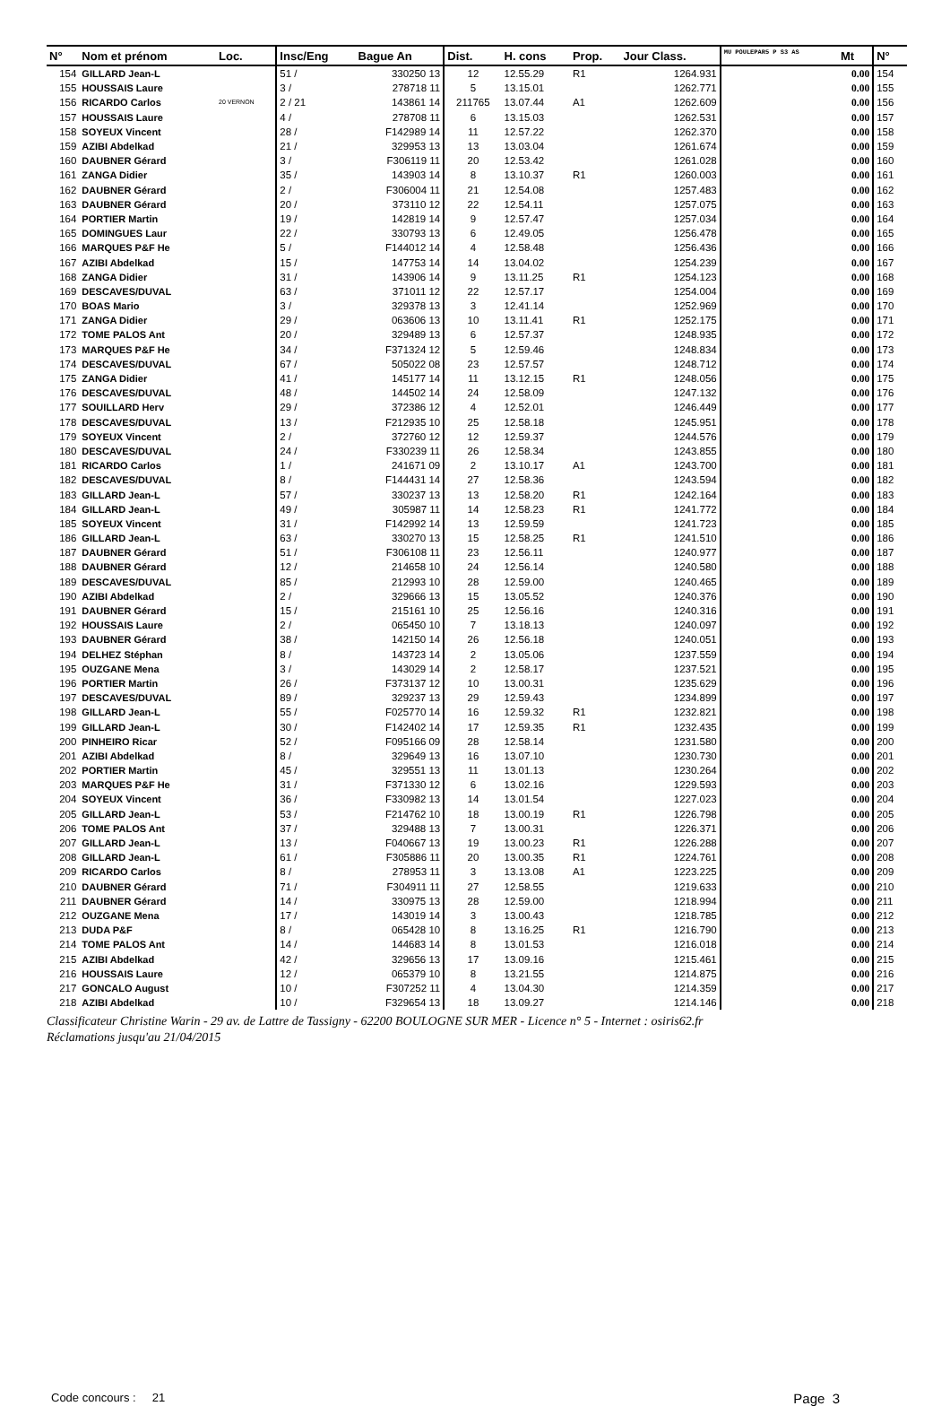| N° | Nom et prénom | Loc. | Insc/Eng | Bague An | Dist. | H. cons | Prop. | Jour Class. | MU POULEPAR5 P S3 AS | Mt | N° |
| --- | --- | --- | --- | --- | --- | --- | --- | --- | --- | --- | --- |
| 154 | GILLARD Jean-L | | 51 / | 330250 13 | 12 | 12.55.29 | R1 | 1264.931 | | 0.00 | 154 |
| 155 | HOUSSAIS Laure | | 3 / | 278718 11 | 5 | 13.15.01 | | 1262.771 | | 0.00 | 155 |
| 156 | RICARDO Carlos | 20 VERNON | 2 / 21 | 143861 14 | 211765 | 13.07.44 | A1 | 1262.609 | | 0.00 | 156 |
| 157 | HOUSSAIS Laure | | 4 / | 278708 11 | 6 | 13.15.03 | | 1262.531 | | 0.00 | 157 |
| 158 | SOYEUX Vincent | | 28 / | F142989 14 | 11 | 12.57.22 | | 1262.370 | | 0.00 | 158 |
| 159 | AZIBI Abdelkad | | 21 / | 329953 13 | 13 | 13.03.04 | | 1261.674 | | 0.00 | 159 |
| 160 | DAUBNER Gérard | | 3 / | F306119 11 | 20 | 12.53.42 | | 1261.028 | | 0.00 | 160 |
| 161 | ZANGA Didier | | 35 / | 143903 14 | 8 | 13.10.37 | R1 | 1260.003 | | 0.00 | 161 |
| 162 | DAUBNER Gérard | | 2 / | F306004 11 | 21 | 12.54.08 | | 1257.483 | | 0.00 | 162 |
| 163 | DAUBNER Gérard | | 20 / | 373110 12 | 22 | 12.54.11 | | 1257.075 | | 0.00 | 163 |
| 164 | PORTIER Martin | | 19 / | 142819 14 | 9 | 12.57.47 | | 1257.034 | | 0.00 | 164 |
| 165 | DOMINGUES Laur | | 22 / | 330793 13 | 6 | 12.49.05 | | 1256.478 | | 0.00 | 165 |
| 166 | MARQUES P&F He | | 5 / | F144012 14 | 4 | 12.58.48 | | 1256.436 | | 0.00 | 166 |
| 167 | AZIBI Abdelkad | | 15 / | 147753 14 | 14 | 13.04.02 | | 1254.239 | | 0.00 | 167 |
| 168 | ZANGA Didier | | 31 / | 143906 14 | 9 | 13.11.25 | R1 | 1254.123 | | 0.00 | 168 |
| 169 | DESCAVES/DUVAL | | 63 / | 371011 12 | 22 | 12.57.17 | | 1254.004 | | 0.00 | 169 |
| 170 | BOAS Mario | | 3 / | 329378 13 | 3 | 12.41.14 | | 1252.969 | | 0.00 | 170 |
| 171 | ZANGA Didier | | 29 / | 063606 13 | 10 | 13.11.41 | R1 | 1252.175 | | 0.00 | 171 |
| 172 | TOME PALOS Ant | | 20 / | 329489 13 | 6 | 12.57.37 | | 1248.935 | | 0.00 | 172 |
| 173 | MARQUES P&F He | | 34 / | F371324 12 | 5 | 12.59.46 | | 1248.834 | | 0.00 | 173 |
| 174 | DESCAVES/DUVAL | | 67 / | 505022 08 | 23 | 12.57.57 | | 1248.712 | | 0.00 | 174 |
| 175 | ZANGA Didier | | 41 / | 145177 14 | 11 | 13.12.15 | R1 | 1248.056 | | 0.00 | 175 |
| 176 | DESCAVES/DUVAL | | 48 / | 144502 14 | 24 | 12.58.09 | | 1247.132 | | 0.00 | 176 |
| 177 | SOUILLARD Herv | | 29 / | 372386 12 | 4 | 12.52.01 | | 1246.449 | | 0.00 | 177 |
| 178 | DESCAVES/DUVAL | | 13 / | F212935 10 | 25 | 12.58.18 | | 1245.951 | | 0.00 | 178 |
| 179 | SOYEUX Vincent | | 2 / | 372760 12 | 12 | 12.59.37 | | 1244.576 | | 0.00 | 179 |
| 180 | DESCAVES/DUVAL | | 24 / | F330239 11 | 26 | 12.58.34 | | 1243.855 | | 0.00 | 180 |
| 181 | RICARDO Carlos | | 1 / | 241671 09 | 2 | 13.10.17 | A1 | 1243.700 | | 0.00 | 181 |
| 182 | DESCAVES/DUVAL | | 8 / | F144431 14 | 27 | 12.58.36 | | 1243.594 | | 0.00 | 182 |
| 183 | GILLARD Jean-L | | 57 / | 330237 13 | 13 | 12.58.20 | R1 | 1242.164 | | 0.00 | 183 |
| 184 | GILLARD Jean-L | | 49 / | 305987 11 | 14 | 12.58.23 | R1 | 1241.772 | | 0.00 | 184 |
| 185 | SOYEUX Vincent | | 31 / | F142992 14 | 13 | 12.59.59 | | 1241.723 | | 0.00 | 185 |
| 186 | GILLARD Jean-L | | 63 / | 330270 13 | 15 | 12.58.25 | R1 | 1241.510 | | 0.00 | 186 |
| 187 | DAUBNER Gérard | | 51 / | F306108 11 | 23 | 12.56.11 | | 1240.977 | | 0.00 | 187 |
| 188 | DAUBNER Gérard | | 12 / | 214658 10 | 24 | 12.56.14 | | 1240.580 | | 0.00 | 188 |
| 189 | DESCAVES/DUVAL | | 85 / | 212993 10 | 28 | 12.59.00 | | 1240.465 | | 0.00 | 189 |
| 190 | AZIBI Abdelkad | | 2 / | 329666 13 | 15 | 13.05.52 | | 1240.376 | | 0.00 | 190 |
| 191 | DAUBNER Gérard | | 15 / | 215161 10 | 25 | 12.56.16 | | 1240.316 | | 0.00 | 191 |
| 192 | HOUSSAIS Laure | | 2 / | 065450 10 | 7 | 13.18.13 | | 1240.097 | | 0.00 | 192 |
| 193 | DAUBNER Gérard | | 38 / | 142150 14 | 26 | 12.56.18 | | 1240.051 | | 0.00 | 193 |
| 194 | DELHEZ Stéphan | | 8 / | 143723 14 | 2 | 13.05.06 | | 1237.559 | | 0.00 | 194 |
| 195 | OUZGANE Mena | | 3 / | 143029 14 | 2 | 12.58.17 | | 1237.521 | | 0.00 | 195 |
| 196 | PORTIER Martin | | 26 / | F373137 12 | 10 | 13.00.31 | | 1235.629 | | 0.00 | 196 |
| 197 | DESCAVES/DUVAL | | 89 / | 329237 13 | 29 | 12.59.43 | | 1234.899 | | 0.00 | 197 |
| 198 | GILLARD Jean-L | | 55 / | F025770 14 | 16 | 12.59.32 | R1 | 1232.821 | | 0.00 | 198 |
| 199 | GILLARD Jean-L | | 30 / | F142402 14 | 17 | 12.59.35 | R1 | 1232.435 | | 0.00 | 199 |
| 200 | PINHEIRO Ricar | | 52 / | F095166 09 | 28 | 12.58.14 | | 1231.580 | | 0.00 | 200 |
| 201 | AZIBI Abdelkad | | 8 / | 329649 13 | 16 | 13.07.10 | | 1230.730 | | 0.00 | 201 |
| 202 | PORTIER Martin | | 45 / | 329551 13 | 11 | 13.01.13 | | 1230.264 | | 0.00 | 202 |
| 203 | MARQUES P&F He | | 31 / | F371330 12 | 6 | 13.02.16 | | 1229.593 | | 0.00 | 203 |
| 204 | SOYEUX Vincent | | 36 / | F330982 13 | 14 | 13.01.54 | | 1227.023 | | 0.00 | 204 |
| 205 | GILLARD Jean-L | | 53 / | F214762 10 | 18 | 13.00.19 | R1 | 1226.798 | | 0.00 | 205 |
| 206 | TOME PALOS Ant | | 37 / | 329488 13 | 7 | 13.00.31 | | 1226.371 | | 0.00 | 206 |
| 207 | GILLARD Jean-L | | 13 / | F040667 13 | 19 | 13.00.23 | R1 | 1226.288 | | 0.00 | 207 |
| 208 | GILLARD Jean-L | | 61 / | F305886 11 | 20 | 13.00.35 | R1 | 1224.761 | | 0.00 | 208 |
| 209 | RICARDO Carlos | | 8 / | 278953 11 | 3 | 13.13.08 | A1 | 1223.225 | | 0.00 | 209 |
| 210 | DAUBNER Gérard | | 71 / | F304911 11 | 27 | 12.58.55 | | 1219.633 | | 0.00 | 210 |
| 211 | DAUBNER Gérard | | 14 / | 330975 13 | 28 | 12.59.00 | | 1218.994 | | 0.00 | 211 |
| 212 | OUZGANE Mena | | 17 / | 143019 14 | 3 | 13.00.43 | | 1218.785 | | 0.00 | 212 |
| 213 | DUDA P&F | | 8 / | 065428 10 | 8 | 13.16.25 | R1 | 1216.790 | | 0.00 | 213 |
| 214 | TOME PALOS Ant | | 14 / | 144683 14 | 8 | 13.01.53 | | 1216.018 | | 0.00 | 214 |
| 215 | AZIBI Abdelkad | | 42 / | 329656 13 | 17 | 13.09.16 | | 1215.461 | | 0.00 | 215 |
| 216 | HOUSSAIS Laure | | 12 / | 065379 10 | 8 | 13.21.55 | | 1214.875 | | 0.00 | 216 |
| 217 | GONCALO August | | 10 / | F307252 11 | 4 | 13.04.30 | | 1214.359 | | 0.00 | 217 |
| 218 | AZIBI Abdelkad | | 10 / | F329654 13 | 18 | 13.09.27 | | 1214.146 | | 0.00 | 218 |
Classificateur Christine Warin - 29 av. de Lattre de Tassigny - 62200 BOULOGNE SUR MER - Licence n° 5 - Internet : osiris62.fr
Réclamations jusqu'au 21/04/2015
Code concours : 21 Page 3